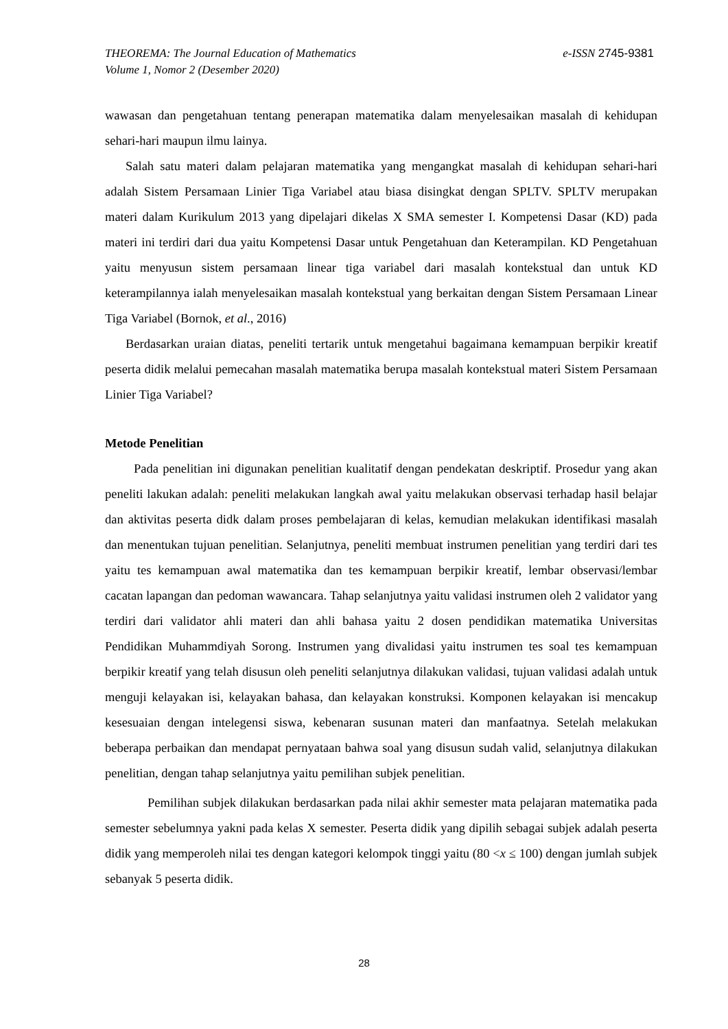e-ISSN 2745-9381 THEOREMA: The Journal Education of Mathematics
Volume 1, Nomor 2 (Desember 2020)
wawasan dan pengetahuan tentang penerapan matematika dalam menyelesaikan masalah di kehidupan sehari-hari maupun ilmu lainya.
Salah satu materi dalam pelajaran matematika yang mengangkat masalah di kehidupan sehari-hari adalah Sistem Persamaan Linier Tiga Variabel atau biasa disingkat dengan SPLTV. SPLTV merupakan materi dalam Kurikulum 2013 yang dipelajari dikelas X SMA semester I. Kompetensi Dasar (KD) pada materi ini terdiri dari dua yaitu Kompetensi Dasar untuk Pengetahuan dan Keterampilan. KD Pengetahuan yaitu menyusun sistem persamaan linear tiga variabel dari masalah kontekstual dan untuk KD keterampilannya ialah menyelesaikan masalah kontekstual yang berkaitan dengan Sistem Persamaan Linear Tiga Variabel (Bornok, et al., 2016)
Berdasarkan uraian diatas, peneliti tertarik untuk mengetahui bagaimana kemampuan berpikir kreatif peserta didik melalui pemecahan masalah matematika berupa masalah kontekstual materi Sistem Persamaan Linier Tiga Variabel?
Metode Penelitian
Pada penelitian ini digunakan penelitian kualitatif dengan pendekatan deskriptif. Prosedur yang akan peneliti lakukan adalah: peneliti melakukan langkah awal yaitu melakukan observasi terhadap hasil belajar dan aktivitas peserta didk dalam proses pembelajaran di kelas, kemudian melakukan identifikasi masalah dan menentukan tujuan penelitian. Selanjutnya, peneliti membuat instrumen penelitian yang terdiri dari tes yaitu tes kemampuan awal matematika dan tes kemampuan berpikir kreatif, lembar observasi/lembar cacatan lapangan dan pedoman wawancara. Tahap selanjutnya yaitu validasi instrumen oleh 2 validator yang terdiri dari validator ahli materi dan ahli bahasa yaitu 2 dosen pendidikan matematika Universitas Pendidikan Muhammdiyah Sorong. Instrumen yang divalidasi yaitu instrumen tes soal tes kemampuan berpikir kreatif yang telah disusun oleh peneliti selanjutnya dilakukan validasi, tujuan validasi adalah untuk menguji kelayakan isi, kelayakan bahasa, dan kelayakan konstruksi. Komponen kelayakan isi mencakup kesesuaian dengan intelegensi siswa, kebenaran susunan materi dan manfaatnya. Setelah melakukan beberapa perbaikan dan mendapat pernyataan bahwa soal yang disusun sudah valid, selanjutnya dilakukan penelitian, dengan tahap selanjutnya yaitu pemilihan subjek penelitian.
Pemilihan subjek dilakukan berdasarkan pada nilai akhir semester mata pelajaran matematika pada semester sebelumnya yakni pada kelas X semester. Peserta didik yang dipilih sebagai subjek adalah peserta didik yang memperoleh nilai tes dengan kategori kelompok tinggi yaitu (80 <x ≤ 100) dengan jumlah subjek sebanyak 5 peserta didik.
28